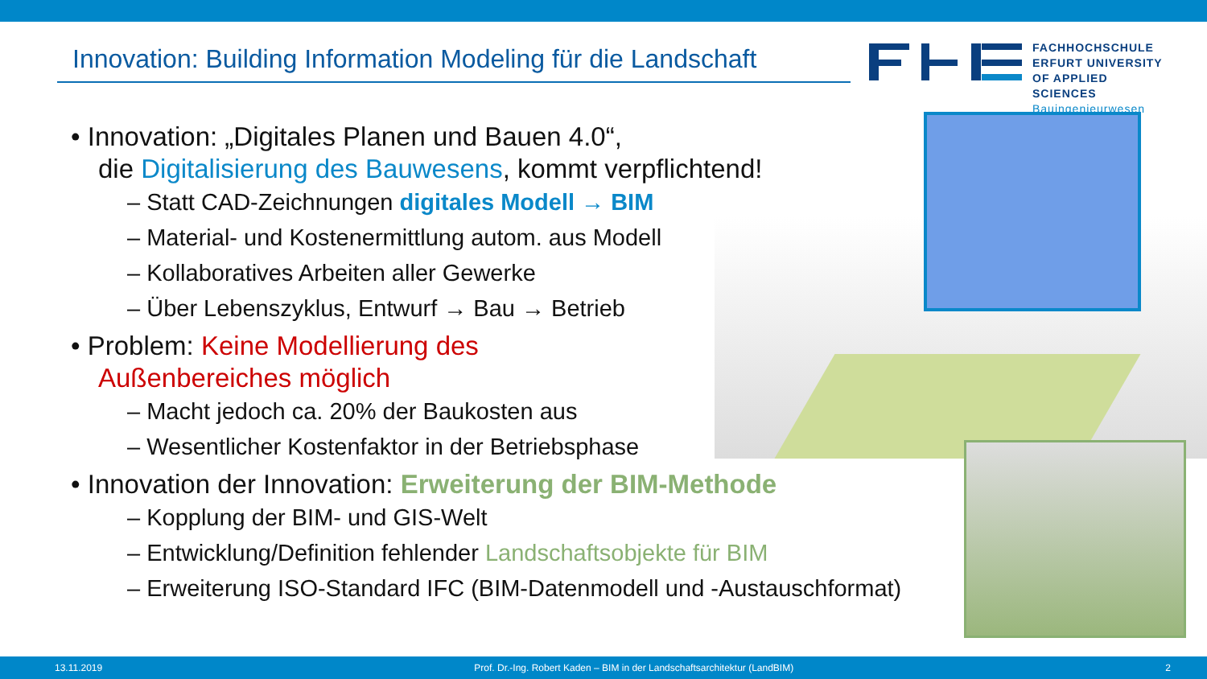Innovation: Building Information Modeling für die Landschaft
FACHHOCHSCHULE
ERFURT UNIVERSITY
OF APPLIED SCIENCES
Bauingenieurwesen
• Innovation: „Digitales Planen und Bauen 4.0“,
die Digitalisierung des Bauwesens, kommt verpflichtend!
– Statt CAD-Zeichnungen digitales Modell → BIM
– Material- und Kostenermittlung autom. aus Modell
– Kollaboratives Arbeiten aller Gewerke
– Über Lebenszyklus, Entwurf → Bau → Betrieb
• Problem: Keine Modellierung des
Außenbereiches möglich
– Macht jedoch ca. 20% der Baukosten aus
– Wesentlicher Kostenfaktor in der Betriebsphase
• Innovation der Innovation: Erweiterung der BIM-Methode
– Kopplung der BIM- und GIS-Welt
– Entwicklung/Definition fehlender Landschaftsobjekte für BIM
– Erweiterung ISO-Standard IFC (BIM-Datenmodell und -Austauschformat)
13.11.2019 Prof. Dr.-Ing. Robert Kaden – BIM in der Landschaftsarchitektur (LandBIM) 2